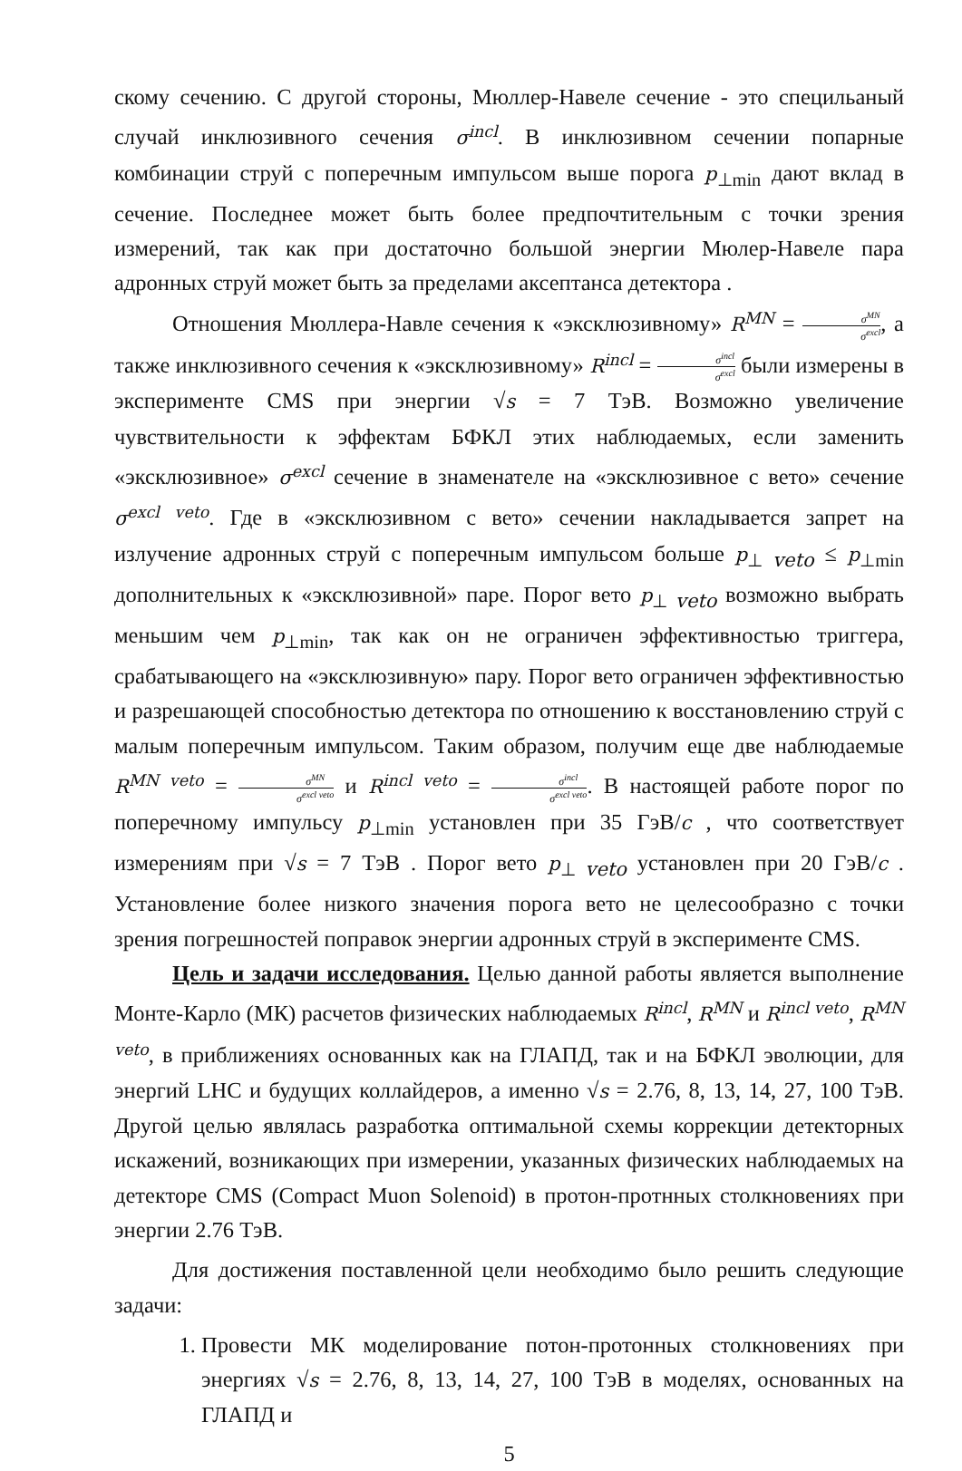скому сечению. С другой стороны, Мюллер-Навеле сечение - это специльаный случай инклюзивного сечения σ<sup>incl</sup>. В инклюзивном сечении попарные комбинации струй с поперечным импульсом выше порога p<sub>⊥min</sub> дают вклад в сечение. Последнее может быть более предпочтительным с точки зрения измерений, так как при достаточно большой энергии Мюлер-Навеле пара адронных струй может быть за пределами аксептанса детектора .
Отношения Мюллера-Навле сечения к «эксклюзивному» R<sup>MN</sup> = σ<sup>MN</sup> σ<sup>excl</sup>, а также инклюзивного сечения к «эксклюзивному» R<sup>incl</sup> = σ<sup>incl</sup> σ<sup>excl</sup> были измерены в эксперименте CMS при энергии √s = 7 ТэВ. Возможно увеличение чувствительности к эффектам БФКЛ этих наблюдаемых, если заменить «эксклюзивное» σ<sup>excl</sup> сечение в знаменателе на «эксклюзивное с вето» сечение σ<sup>excl veto</sup>. Где в «эксклюзивном с вето» сечении накладывается запрет на излучение адронных струй с поперечным импульсом больше p<sub>⊥ veto</sub> ≤ p<sub>⊥min</sub> дополнительных к «эксклюзивной» паре. Порог вето p<sub>⊥ veto</sub> возможно выбрать меньшим чем p<sub>⊥min</sub>, так как он не ограничен эффективностью триггера, срабатывающего на «эксклюзивную» пару. Порог вето ограничен эффективностью и разрешающей способностью детектора по отношению к восстановлению струй с малым поперечным импульсом. Таким образом, получим еще две наблюдаемые R<sup>MN veto</sup> = σ<sup>MN</sup> σ<sup>excl veto</sup> и R<sup>incl veto</sup> = σ<sup>incl</sup> σ<sup>excl veto</sup>. В настоящей работе порог по поперечному импульсу p<sub>⊥min</sub> установлен при 35 ГэВ/c , что соответствует измерениям при √s = 7 ТэВ . Порог вето p<sub>⊥ veto</sub> установлен при 20 ГэВ/c . Установление более низкого значения порога вето не целесообразно с точки зрения погрешностей поправок энергии адронных струй в эксперименте CMS.
Цель и задачи исследования. Целью данной работы является выполнение Монте-Карло (МК) расчетов физических наблюдаемых R<sup>incl</sup>, R<sup>MN</sup> и R<sup>incl veto</sup>, R<sup>MN veto</sup>, в приближениях основанных как на ГЛАПД, так и на БФКЛ эволюции, для энергий LHC и будущих коллайдеров, а именно √s = 2.76, 8, 13, 14, 27, 100 ТэВ. Другой целью являлась разработка оптимальной схемы коррекции детекторных искажений, возникающих при измерении, указанных физических наблюдаемых на детекторе CMS (Compact Muon Solenoid) в протон-протнных столкновениях при энергии 2.76 ТэВ.
Для достижения поставленной цели необходимо было решить следующие задачи:
1. Провести МК моделирование потон-протонных столкновениях при энергиях √s = 2.76, 8, 13, 14, 27, 100 ТэВ в моделях, основанных на ГЛАПД и
5